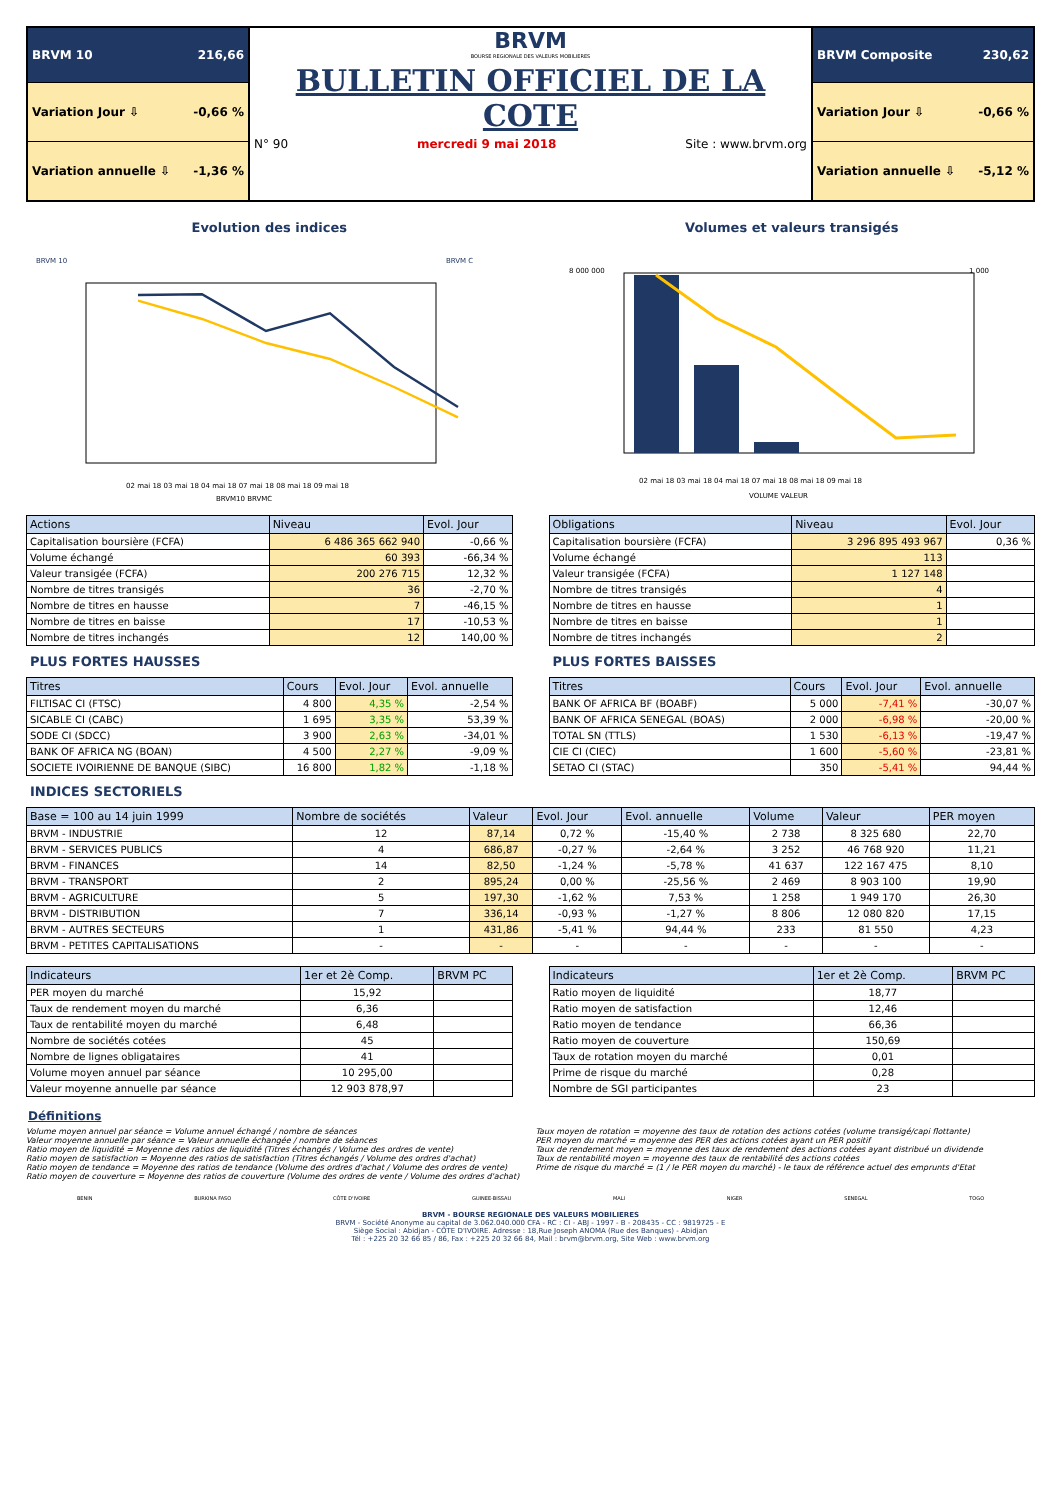BRVM 10 216,66
Variation Jour ⇩ -0,66 %
Variation annuelle ⇩ -1,36 %
BRVM
BOURSE REGIONALE DES VALEURS MOBILIERES
BULLETIN OFFICIEL DE LA COTE
N° 90 mercredi 9 mai 2018 Site : www.brvm.org
BRVM Composite 230,62
Variation Jour ⇩ -0,66 %
Variation annuelle ⇩ -5,12 %
Evolution des indices
BRVM 10
BRVM C
02 mai 18 03 mai 18 04 mai 18 07 mai 18 08 mai 18 09 mai 18
BRVM10 BRVMC
Volumes et valeurs transigés
8 000 000
1 000
02 mai 18 03 mai 18 04 mai 18 07 mai 18 08 mai 18 09 mai 18
VOLUME VALEUR
| Actions | Niveau | Evol. Jour |
| --- | --- | --- |
| Capitalisation boursière (FCFA) | 6 486 365 662 940 | -0,66 % |
| Volume échangé | 60 393 | -66,34 % |
| Valeur transigée (FCFA) | 200 276 715 | 12,32 % |
| Nombre de titres transigés | 36 | -2,70 % |
| Nombre de titres en hausse | 7 | -46,15 % |
| Nombre de titres en baisse | 17 | -10,53 % |
| Nombre de titres inchangés | 12 | 140,00 % |
| Obligations | Niveau | Evol. Jour |
| --- | --- | --- |
| Capitalisation boursière (FCFA) | 3 296 895 493 967 | 0,36 % |
| Volume échangé | 113 | |
| Valeur transigée (FCFA) | 1 127 148 | |
| Nombre de titres transigés | 4 | |
| Nombre de titres en hausse | 1 | |
| Nombre de titres en baisse | 1 | |
| Nombre de titres inchangés | 2 | |
PLUS FORTES HAUSSES
| Titres | Cours | Evol. Jour | Evol. annuelle |
| --- | --- | --- | --- |
| FILTISAC CI (FTSC) | 4 800 | 4,35 % | -2,54 % |
| SICABLE CI (CABC) | 1 695 | 3,35 % | 53,39 % |
| SODE CI (SDCC) | 3 900 | 2,63 % | -34,01 % |
| BANK OF AFRICA NG (BOAN) | 4 500 | 2,27 % | -9,09 % |
| SOCIETE IVOIRIENNE DE BANQUE (SIBC) | 16 800 | 1,82 % | -1,18 % |
PLUS FORTES BAISSES
| Titres | Cours | Evol. Jour | Evol. annuelle |
| --- | --- | --- | --- |
| BANK OF AFRICA BF (BOABF) | 5 000 | -7,41 % | -30,07 % |
| BANK OF AFRICA SENEGAL (BOAS) | 2 000 | -6,98 % | -20,00 % |
| TOTAL SN (TTLS) | 1 530 | -6,13 % | -19,47 % |
| CIE CI (CIEC) | 1 600 | -5,60 % | -23,81 % |
| SETAO CI (STAC) | 350 | -5,41 % | 94,44 % |
INDICES SECTORIELS
| Base = 100 au 14 juin 1999 | Nombre de sociétés | Valeur | Evol. Jour | Evol. annuelle | Volume | Valeur | PER moyen |
| --- | --- | --- | --- | --- | --- | --- | --- |
| BRVM - INDUSTRIE | 12 | 87,14 | 0,72 % | -15,40 % | 2 738 | 8 325 680 | 22,70 |
| BRVM - SERVICES PUBLICS | 4 | 686,87 | -0,27 % | -2,64 % | 3 252 | 46 768 920 | 11,21 |
| BRVM - FINANCES | 14 | 82,50 | -1,24 % | -5,78 % | 41 637 | 122 167 475 | 8,10 |
| BRVM - TRANSPORT | 2 | 895,24 | 0,00 % | -25,56 % | 2 469 | 8 903 100 | 19,90 |
| BRVM - AGRICULTURE | 5 | 197,30 | -1,62 % | 7,53 % | 1 258 | 1 949 170 | 26,30 |
| BRVM - DISTRIBUTION | 7 | 336,14 | -0,93 % | -1,27 % | 8 806 | 12 080 820 | 17,15 |
| BRVM - AUTRES SECTEURS | 1 | 431,86 | -5,41 % | 94,44 % | 233 | 81 550 | 4,23 |
| BRVM - PETITES CAPITALISATIONS | - | - | - | - | - | - | - |
| Indicateurs | 1er et 2è Comp. | BRVM PC |
| --- | --- | --- |
| PER moyen du marché | 15,92 | |
| Taux de rendement moyen du marché | 6,36 | |
| Taux de rentabilité moyen du marché | 6,48 | |
| Nombre de sociétés cotées | 45 | |
| Nombre de lignes obligataires | 41 | |
| Volume moyen annuel par séance | 10 295,00 | |
| Valeur moyenne annuelle par séance | 12 903 878,97 | |
| Indicateurs | 1er et 2è Comp. | BRVM PC |
| --- | --- | --- |
| Ratio moyen de liquidité | 18,77 | |
| Ratio moyen de satisfaction | 12,46 | |
| Ratio moyen de tendance | 66,36 | |
| Ratio moyen de couverture | 150,69 | |
| Taux de rotation moyen du marché | 0,01 | |
| Prime de risque du marché | 0,28 | |
| Nombre de SGI participantes | 23 | |
Définitions
Volume moyen annuel par séance = Volume annuel échangé / nombre de séances
Valeur moyenne annuelle par séance = Valeur annuelle échangée / nombre de séances
Ratio moyen de liquidité = Moyenne des ratios de liquidité (Titres échangés / Volume des ordres de vente)
Ratio moyen de satisfaction = Moyenne des ratios de satisfaction (Titres échangés / Volume des ordres d'achat)
Ratio moyen de tendance = Moyenne des ratios de tendance (Volume des ordres d'achat / Volume des ordres de vente)
Ratio moyen de couverture = Moyenne des ratios de couverture (Volume des ordres de vente / Volume des ordres d'achat)
Taux moyen de rotation = moyenne des taux de rotation des actions cotées (volume transigé/capi flottante)
PER moyen du marché = moyenne des PER des actions cotées ayant un PER positif
Taux de rendement moyen = moyenne des taux de rendement des actions cotées ayant distribué un dividende
Taux de rentabilité moyen = moyenne des taux de rentabilité des actions cotées
Prime de risque du marché = (1 / le PER moyen du marché) - le taux de référence actuel des emprunts d'Etat
BENIN BURKINA FASO CÔTE D'IVOIRE GUINEE-BISSAU MALI NIGER SENEGAL TOGO
BRVM - BOURSE REGIONALE DES VALEURS MOBILIERES
BRVM - Société Anonyme au capital de 3.062.040.000 CFA - RC : CI - ABJ - 1997 - B - 208435 - CC : 9819725 - E
Siège Social : Abidjan - CÔTE D'IVOIRE. Adresse : 18,Rue Joseph ANOMA (Rue des Banques) - Abidjan
Tél : +225 20 32 66 85 / 86, Fax : +225 20 32 66 84, Mail : brvm@brvm.org, Site Web : www.brvm.org